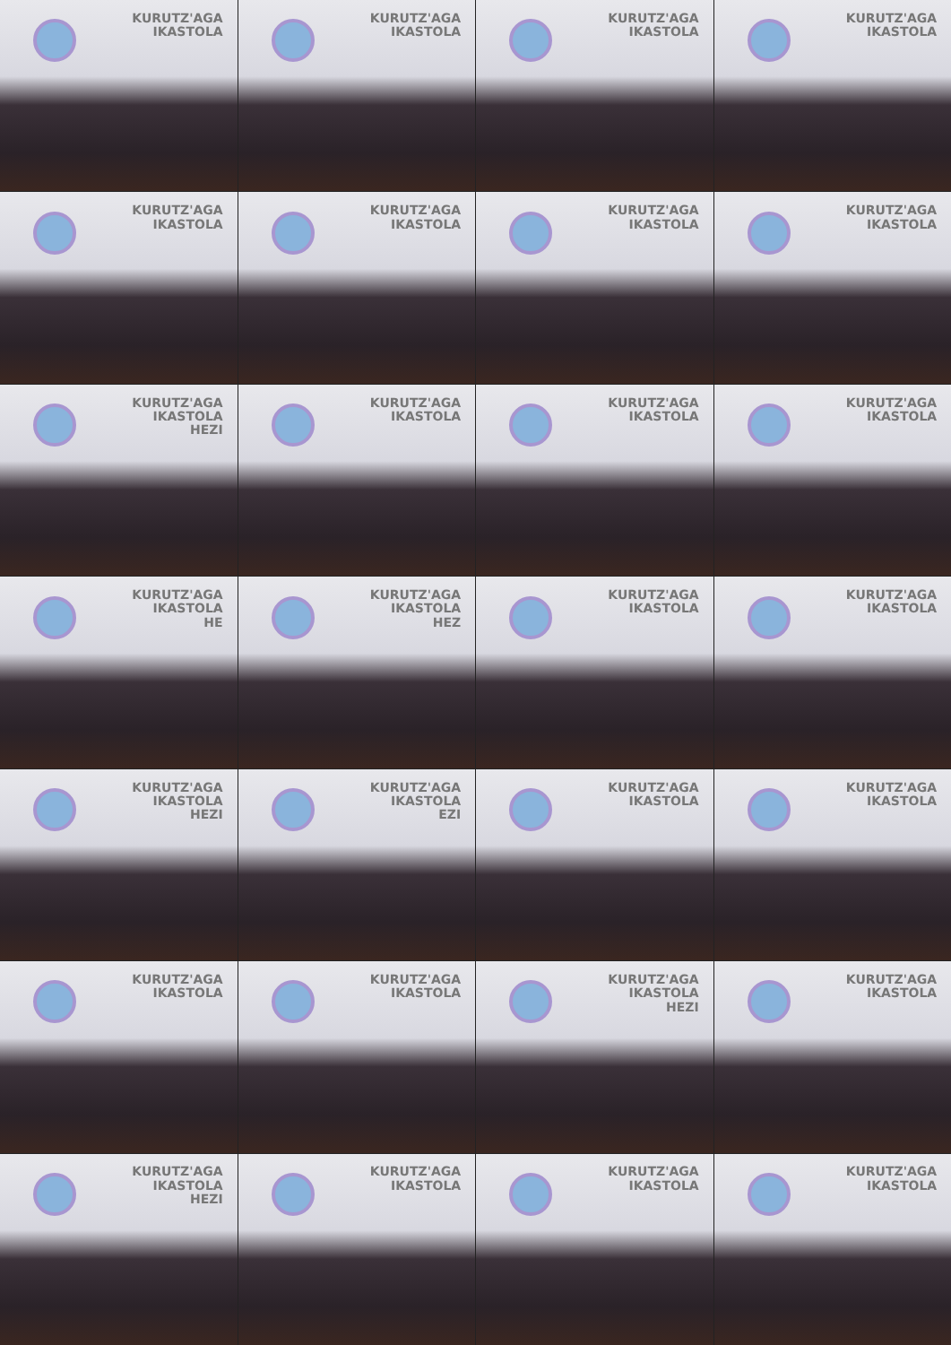KURUTZ'AGA
IKASTOLA
KURUTZ'AGA
IKASTOLA
KURUTZ'AGA
IKASTOLA
KURUTZ'AGA
IKASTOLA
KURUTZ'AGA
IKASTOLA
KURUTZ'AGA
IKASTOLA
KURUTZ'AGA
IKASTOLA
KURUTZ'AGA
IKASTOLA
KURUTZ'AGA
IKASTOLA
HEZI
KURUTZ'AGA
IKASTOLA
KURUTZ'AGA
IKASTOLA
KURUTZ'AGA
IKASTOLA
KURUTZ'AGA
IKASTOLA
HE
KURUTZ'AGA
IKASTOLA
HEZ
KURUTZ'AGA
IKASTOLA
KURUTZ'AGA
IKASTOLA
KURUTZ'AGA
IKASTOLA
HEZI
KURUTZ'AGA
IKASTOLA
EZI
KURUTZ'AGA
IKASTOLA
KURUTZ'AGA
IKASTOLA
KURUTZ'AGA
IKASTOLA
KURUTZ'AGA
IKASTOLA
KURUTZ'AGA
IKASTOLA
HEZI
KURUTZ'AGA
IKASTOLA
KURUTZ'AGA
IKASTOLA
HEZI
KURUTZ'AGA
IKASTOLA
KURUTZ'AGA
IKASTOLA
KURUTZ'AGA
IKASTOLA